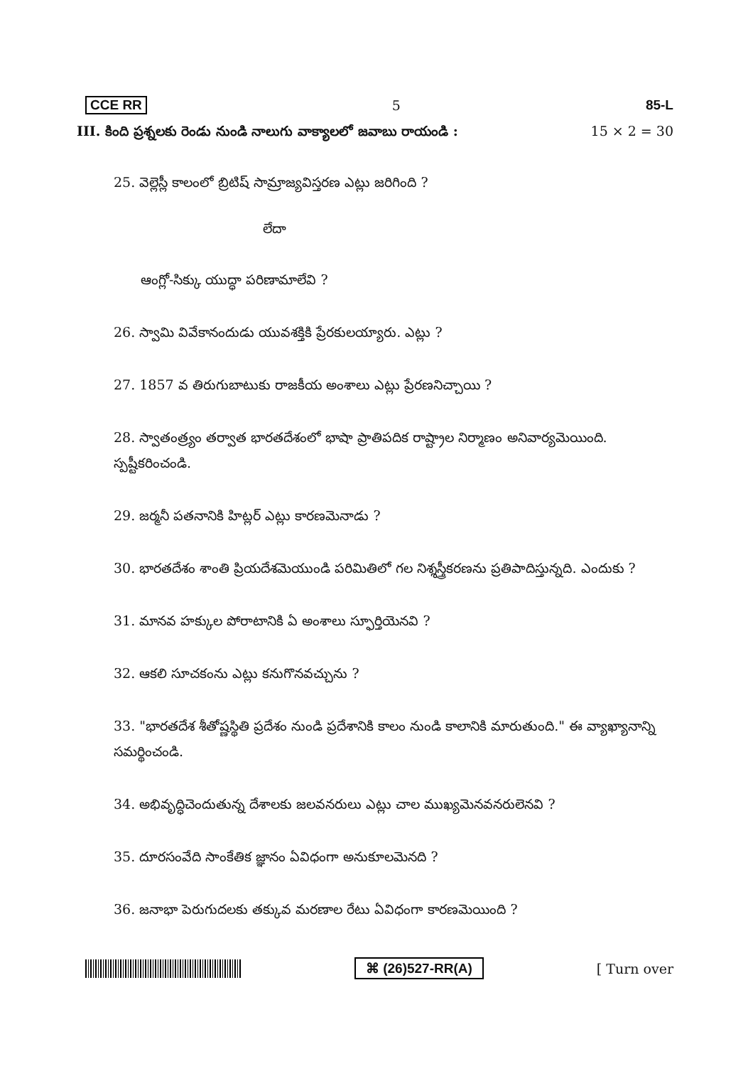CCE RR 5 85-L
III. కింది ప్రశ్నలకు రెండు నుండి నాలుగు వాక్యాలలో జవాబు రాయండి : 15 × 2 = 30
25. వెల్లెస్లీ కాలంలో బ్రిటిష్ సామ్రాజ్యవిస్తరణ ఎట్లు జరిగింది ?
లేదా
ఆంగ్లో-సిక్కు యుద్ధా పరిణామాలేవి ?
26. స్వామి వివేకానందుడు యువశక్తికి ప్రేరకులయ్యారు. ఎట్లు ?
27. 1857 వ తిరుగుబాటుకు రాజకీయ అంశాలు ఎట్లు ప్రేరణనిచ్చాయి ?
28. స్వాతంత్ర్యం తర్వాత భారతదేశంలో భాషా ప్రాతిపదిక రాష్ట్రాల నిర్మాణం అనివార్యమెయింది. స్పష్టీకరించండి.
29. జర్మనీ పతనానికి హిట్లర్ ఎట్లు కారణమెనాడు ?
30. భారతదేశం శాంతి ప్రియదేశమెయుండి పరిమితిలో గల నిశ్శస్త్రీకరణను ప్రతిపాదిస్తున్నది. ఎందుకు ?
31. మానవ హక్కుల పోరాటానికి ఏ అంశాలు స్ఫూర్తియెనవి ?
32. ఆకలి సూచకంను ఎట్లు కనుగొనవచ్చును ?
33. "భారతదేశ శీతోష్ణస్థితి ప్రదేశం నుండి ప్రదేశానికి కాలం నుండి కాలానికి మారుతుంది." ఈ వ్యాఖ్యానాన్ని సమర్థించండి.
34. అభివృద్ధిచెందుతున్న దేశాలకు జలవనరులు ఎట్లు చాల ముఖ్యమెనవనరులెనవి ?
35. దూరసంవేది సాంకేతిక జ్ఞానం ఏవిధంగా అనుకూలమెనది ?
36. జనాభా పెరుగుదలకు తక్కువ మరణాల రేటు ఏవిధంగా కారణమెయింది ?
⌘ (26)527-RR(A) [ Turn over